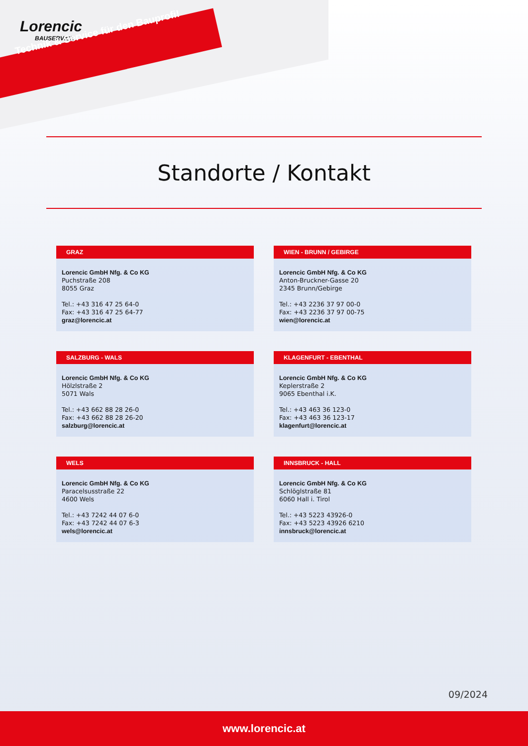Lorencic
BAUSERVICE
Technik & Service für den Bauprofi!
Standorte / Kontakt
GRAZ
Lorencic GmbH Nfg. & Co KG
Puchstraße 208
8055 Graz
Tel.: +43 316 47 25 64-0
Fax: +43 316 47 25 64-77
graz@lorencic.at
WIEN - BRUNN / GEBIRGE
Lorencic GmbH Nfg. & Co KG
Anton-Bruckner-Gasse 20
2345 Brunn/Gebirge
Tel.: +43 2236 37 97 00-0
Fax: +43 2236 37 97 00-75
wien@lorencic.at
SALZBURG - WALS
Lorencic GmbH Nfg. & Co KG
Hölzlstraße 2
5071 Wals
Tel.: +43 662 88 28 26-0
Fax: +43 662 88 28 26-20
salzburg@lorencic.at
KLAGENFURT - EBENTHAL
Lorencic GmbH Nfg. & Co KG
Keplerstraße 2
9065 Ebenthal i.K.
Tel.: +43 463 36 123-0
Fax: +43 463 36 123-17
klagenfurt@lorencic.at
WELS
Lorencic GmbH Nfg. & Co KG
Paracelsusstraße 22
4600 Wels
Tel.: +43 7242 44 07 6-0
Fax: +43 7242 44 07 6-3
wels@lorencic.at
INNSBRUCK - HALL
Lorencic GmbH Nfg. & Co KG
Schlöglstraße 81
6060 Hall i. Tirol
Tel.: +43 5223 43926-0
Fax: +43 5223 43926 6210
innsbruck@lorencic.at
09/2024
www.lorencic.at